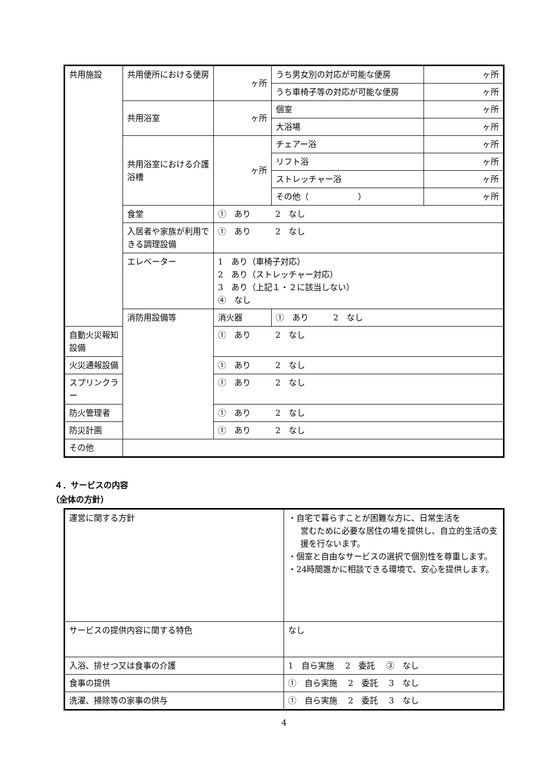| 共用施設 | 共用便所における便房 | ヶ所 | うち男女別の対応が可能な便房 | ヶ所 |
| | | | うち車椅子等の対応が可能な便房 | ヶ所 |
| | 共用浴室 | ヶ所 | 個室 | ヶ所 |
| | | | 大浴場 | ヶ所 |
| | 共用浴室における介護浴槽 | ヶ所 | チェアー浴 | ヶ所 |
| | | | リフト浴 | ヶ所 |
| | | | ストレッチャー浴 | ヶ所 |
| | | | その他（ ） | ヶ所 |
| | 食堂 | ① あり 2 なし | | |
| | 入居者や家族が利用できる調理設備 | ① あり 2 なし | | |
| | エレベーター | 1 あり（車椅子対応） 2 あり（ストレッチャー対応） 3 あり（上記１・２に該当しない） ④ なし | | |
| | 消防用設備等 | 消火器 | ① あり 2 なし | |
| 自動火災報知設備 | | ① あり 2 なし | | |
| 火災通報設備 | | ① あり 2 なし | | |
| スプリンクラー | | ① あり 2 なし | | |
| 防火管理者 | | ① あり 2 なし | | |
| 防災計画 | | ① あり 2 なし | | |
| その他 | | | | |
４．サービスの内容
（全体の方針）
| 運営に関する方針 | ・自宅で暮らすことが困難な方に、日常生活を 営むために必要な居住の場を提供し、自立的生活の支援を行ないます。 ・個室と自由なサービスの選択で個別性を尊重します。 ・24時間誰かに相談できる環境で、安心を提供します。 |
| サービスの提供内容に関する特色 | なし |
| 入浴、排せつ又は食事の介護 | 1 自ら実施 2 委託 ③ なし |
| 食事の提供 | ① 自ら実施 2 委託 3 なし |
| 洗濯、掃除等の家事の供与 | ① 自ら実施 2 委託 3 なし |
4